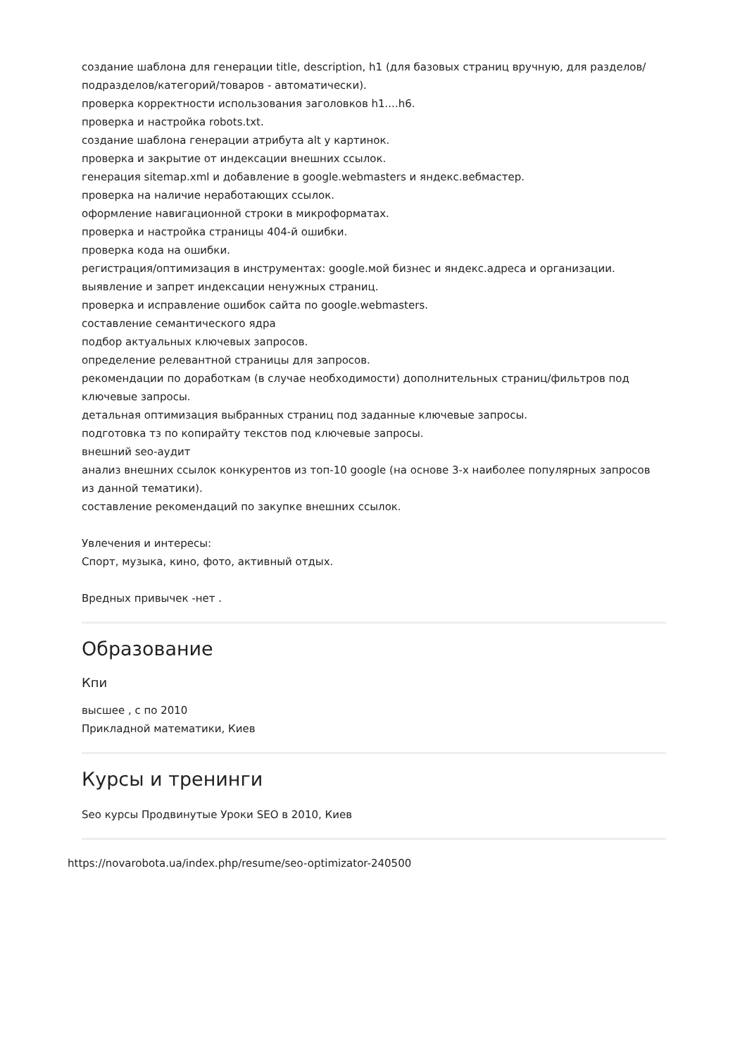создание шаблона для генерации title, description, h1 (для базовых страниц вручную, для разделов/подразделов/категорий/товаров - автоматически).
проверка корректности использования заголовков h1....h6.
проверка и настройка robots.txt.
создание шаблона генерации атрибута alt у картинок.
проверка и закрытие от индексации внешних ссылок.
генерация sitemap.xml и добавление в google.webmasters и яндекс.вебмастер.
проверка на наличие неработающих ссылок.
оформление навигационной строки в микроформатах.
проверка и настройка страницы 404-й ошибки.
проверка кода на ошибки.
регистрация/оптимизация в инструментах: google.мой бизнес и яндекс.адреса и организации.
выявление и запрет индексации ненужных страниц.
проверка и исправление ошибок сайта по google.webmasters.
составление семантического ядра
подбор актуальных ключевых запросов.
определение релевантной страницы для запросов.
рекомендации по доработкам (в случае необходимости) дополнительных страниц/фильтров под ключевые запросы.
детальная оптимизация выбранных страниц под заданные ключевые запросы.
подготовка тз по копирайту текстов под ключевые запросы.
внешний seo-аудит
анализ внешних ссылок конкурентов из топ-10 google (на основе 3-х наиболее популярных запросов из данной тематики).
составление рекомендаций по закупке внешних ссылок.
Увлечения и интересы:
Спорт, музыка, кино, фото, активный отдых.
Вредных привычек -нет .
Образование
Кпи
высшее , с по 2010
Прикладной математики, Киев
Курсы и тренинги
Seo курсы Продвинутые Уроки SEO в 2010, Киев
https://novarobota.ua/index.php/resume/seo-optimizator-240500